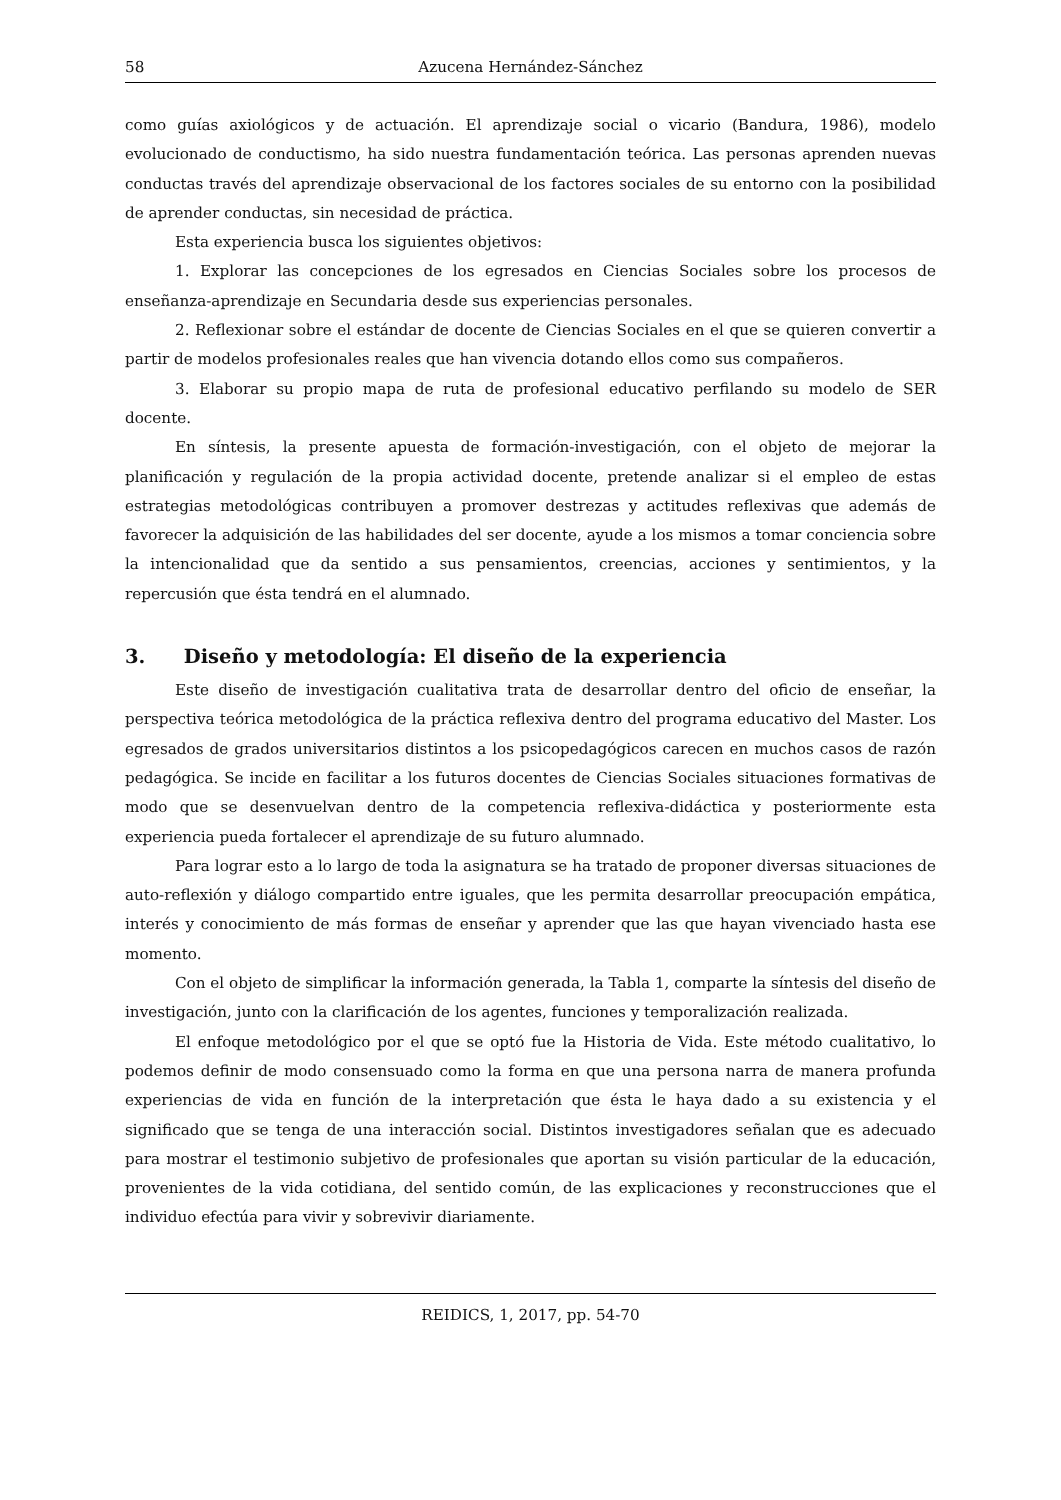58 Azucena Hernández-Sánchez
como guías axiológicos y de actuación. El aprendizaje social o vicario (Bandura, 1986), modelo evolucionado de conductismo, ha sido nuestra fundamentación teórica. Las personas aprenden nuevas conductas través del aprendizaje observacional de los factores sociales de su entorno con la posibilidad de aprender conductas, sin necesidad de práctica.
Esta experiencia busca los siguientes objetivos:
1. Explorar las concepciones de los egresados en Ciencias Sociales sobre los procesos de enseñanza-aprendizaje en Secundaria desde sus experiencias personales.
2. Reflexionar sobre el estándar de docente de Ciencias Sociales en el que se quieren convertir a partir de modelos profesionales reales que han vivencia dotando ellos como sus compañeros.
3. Elaborar su propio mapa de ruta de profesional educativo perfilando su modelo de SER docente.
En síntesis, la presente apuesta de formación-investigación, con el objeto de mejorar la planificación y regulación de la propia actividad docente, pretende analizar si el empleo de estas estrategias metodológicas contribuyen a promover destrezas y actitudes reflexivas que además de favorecer la adquisición de las habilidades del ser docente, ayude a los mismos a tomar conciencia sobre la intencionalidad que da sentido a sus pensamientos, creencias, acciones y sentimientos, y la repercusión que ésta tendrá en el alumnado.
3. Diseño y metodología: El diseño de la experiencia
Este diseño de investigación cualitativa trata de desarrollar dentro del oficio de enseñar, la perspectiva teórica metodológica de la práctica reflexiva dentro del programa educativo del Master. Los egresados de grados universitarios distintos a los psicopedagógicos carecen en muchos casos de razón pedagógica. Se incide en facilitar a los futuros docentes de Ciencias Sociales situaciones formativas de modo que se desenvuelvan dentro de la competencia reflexiva-didáctica y posteriormente esta experiencia pueda fortalecer el aprendizaje de su futuro alumnado.
Para lograr esto a lo largo de toda la asignatura se ha tratado de proponer diversas situaciones de auto-reflexión y diálogo compartido entre iguales, que les permita desarrollar preocupación empática, interés y conocimiento de más formas de enseñar y aprender que las que hayan vivenciado hasta ese momento.
Con el objeto de simplificar la información generada, la Tabla 1, comparte la síntesis del diseño de investigación, junto con la clarificación de los agentes, funciones y temporalización realizada.
El enfoque metodológico por el que se optó fue la Historia de Vida. Este método cualitativo, lo podemos definir de modo consensuado como la forma en que una persona narra de manera profunda experiencias de vida en función de la interpretación que ésta le haya dado a su existencia y el significado que se tenga de una interacción social. Distintos investigadores señalan que es adecuado para mostrar el testimonio subjetivo de profesionales que aportan su visión particular de la educación, provenientes de la vida cotidiana, del sentido común, de las explicaciones y reconstrucciones que el individuo efectúa para vivir y sobrevivir diariamente.
REIDICS, 1, 2017, pp. 54-70